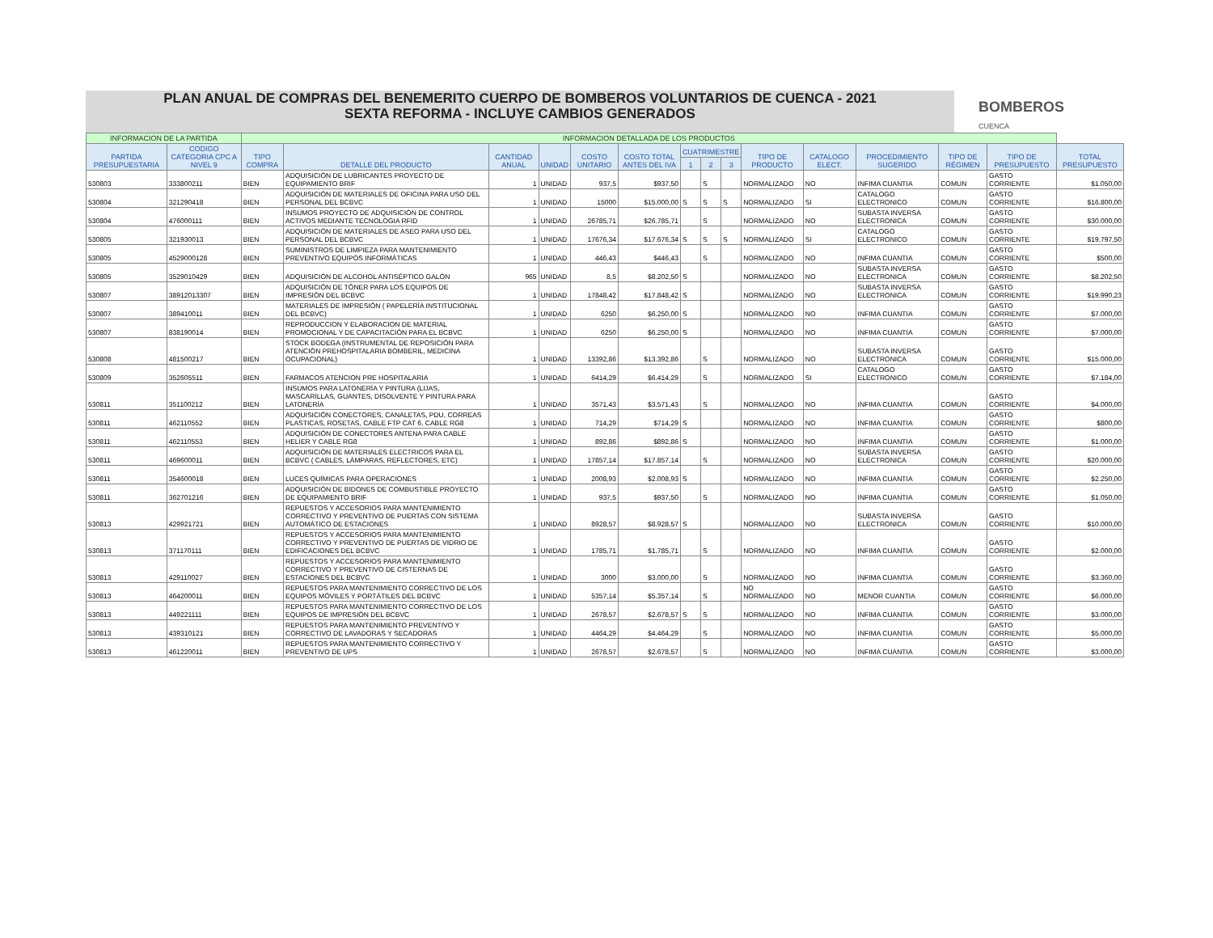PLAN ANUAL DE COMPRAS DEL BENEMERITO CUERPO DE BOMBEROS VOLUNTARIOS DE CUENCA - 2021
SEXTA REFORMA - INCLUYE CAMBIOS GENERADOS
BOMBEROS
CUENCA
| INFORMACION DE LA PARTIDA | | INFORMACION DETALLADA DE LOS PRODUCTOS | | | | | | | | | | | | | | |
| --- | --- | --- | --- | --- | --- | --- | --- | --- | --- | --- | --- | --- | --- | --- | --- | --- |
| PARTIDA PRESUPUESTARIA | CODIGO CATEGORIA CPC A NIVEL 9 | TIPO COMPRA | DETALLE DEL PRODUCTO | CANTIDAD ANUAL | UNIDAD | COSTO UNITARIO | COSTO TOTAL ANTES DEL IVA | CUATRIMESTRE | | | TIPO DE PRODUCTO | CATALOGO ELECT. | PROCEDIMIENTO SUGERIDO | TIPO DE RÉGIMEN | TIPO DE PRESUPUESTO | TOTAL PRESUPUESTO |
| | | | | | | | | 1 | 2 | 3 | | | | | | |
| 530803 | 333800211 | BIEN | ADQUISICIÓN DE LUBRICANTES PROYECTO DE EQUIPAMIENTO BRIF | 1 | UNIDAD | 937,5 | $937,50 | | S | | NORMALIZADO | NO | INFIMA CUANTIA | COMUN | GASTO CORRIENTE | $1.050,00 |
| 530804 | 321290418 | BIEN | ADQUISICIÓN DE MATERIALES DE OFICINA PARA USO DEL PERSONAL DEL BCBVC | 1 | UNIDAD | 15000 | $15.000,00 | S | S | S | NORMALIZADO | SI | CATALOGO ELECTRONICO | COMUN | GASTO CORRIENTE | $16.800,00 |
| 530804 | 476000111 | BIEN | INSUMOS PROYECTO DE ADQUISICIÓN DE CONTROL ACTIVOS MEDIANTE TECNOLOGIA RFID | 1 | UNIDAD | 26785,71 | $26.785,71 | | S | | NORMALIZADO | NO | SUBASTA INVERSA ELECTRONICA | COMUN | GASTO CORRIENTE | $30.000,00 |
| 530805 | 321930013 | BIEN | ADQUISICIÓN DE MATERIALES DE ASEO PARA USO DEL PERSONAL DEL BCBVC | 1 | UNIDAD | 17676,34 | $17.676,34 | S | S | S | NORMALIZADO | SI | CATALOGO ELECTRONICO | COMUN | GASTO CORRIENTE | $19.797,50 |
| 530805 | 4529000128 | BIEN | SUMINISTROS DE LIMPIEZA PARA MANTENIMIENTO PREVENTIVO EQUIPOS INFORMÁTICAS | 1 | UNIDAD | 446,43 | $446,43 | | S | | NORMALIZADO | NO | INFIMA CUANTIA | COMUN | GASTO CORRIENTE | $500,00 |
| 530805 | 3529010429 | BIEN | ADQUISICIÓN DE ALCOHOL ANTISÉPTICO GALÓN | 965 | UNIDAD | 8,5 | $8.202,50 | S | | | NORMALIZADO | NO | SUBASTA INVERSA ELECTRONICA | COMUN | GASTO CORRIENTE | $8.202,50 |
| 530807 | 38912013307 | BIEN | ADQUISICIÓN DE TÓNER PARA LOS EQUIPOS DE IMPRESIÓN DEL BCBVC | 1 | UNIDAD | 17848,42 | $17.848,42 | S | | | NORMALIZADO | NO | SUBASTA INVERSA ELECTRONICA | COMUN | GASTO CORRIENTE | $19.990,23 |
| 530807 | 389410011 | BIEN | MATERIALES DE IMPRESIÓN ( PAPELERÍA INSTITUCIONAL DEL BCBVC) | 1 | UNIDAD | 6250 | $6.250,00 | S | | | NORMALIZADO | NO | INFIMA CUANTIA | COMUN | GASTO CORRIENTE | $7.000,00 |
| 530807 | 838190014 | BIEN | REPRODUCCION Y ELABORACION DE MATERIAL PROMOCIONAL Y DE CAPACITACIÓN PARA EL BCBVC | 1 | UNIDAD | 6250 | $6.250,00 | S | | | NORMALIZADO | NO | INFIMA CUANTIA | COMUN | GASTO CORRIENTE | $7.000,00 |
| 530808 | 481500217 | BIEN | STOCK BODEGA (INSTRUMENTAL DE REPOSICIÓN PARA ATENCIÓN PREHOSPITALARIA BOMBERIL, MEDICINA OCUPACIONAL) | 1 | UNIDAD | 13392,86 | $13.392,86 | | S | | NORMALIZADO | NO | SUBASTA INVERSA ELECTRONICA | COMUN | GASTO CORRIENTE | $15.000,00 |
| 530809 | 352605511 | BIEN | FARMACOS ATENCION PRE HOSPITALARIA | 1 | UNIDAD | 6414,29 | $6.414,29 | | S | | NORMALIZADO | SI | CATALOGO ELECTRONICO | COMUN | GASTO CORRIENTE | $7.184,00 |
| 530811 | 351100212 | BIEN | INSUMOS PARA LATONERÍA Y PINTURA (LIJAS, MASCARILLAS, GUANTES, DISOLVENTE Y PINTURA PARA LATONERÍA | 1 | UNIDAD | 3571,43 | $3.571,43 | | S | | NORMALIZADO | NO | INFIMA CUANTIA | COMUN | GASTO CORRIENTE | $4.000,00 |
| 530811 | 462110552 | BIEN | ADQUISICIÓN CONECTORES, CANALETAS, PDU, CORREAS PLASTICAS, ROSETAS, CABLE FTP CAT 6, CABLE RG8 | 1 | UNIDAD | 714,29 | $714,29 | S | | | NORMALIZADO | NO | INFIMA CUANTIA | COMUN | GASTO CORRIENTE | $800,00 |
| 530811 | 462110553 | BIEN | ADQUISICIÓN DE CONECTORES ANTENA PARA CABLE HELIER Y CABLE RG8 | 1 | UNIDAD | 892,86 | $892,86 | S | | | NORMALIZADO | NO | INFIMA CUANTIA | COMUN | GASTO CORRIENTE | $1.000,00 |
| 530811 | 469600011 | BIEN | ADQUISICIÓN DE MATERIALES ELECTRICOS PARA EL BCBVC ( CABLES, LÁMPARAS, REFLECTORES, ETC) | 1 | UNIDAD | 17857,14 | $17.857,14 | | S | | NORMALIZADO | NO | SUBASTA INVERSA ELECTRONICA | COMUN | GASTO CORRIENTE | $20.000,00 |
| 530811 | 354600018 | BIEN | LUCES QUÍMICAS PARA OPERACIONES | 1 | UNIDAD | 2008,93 | $2.008,93 | S | | | NORMALIZADO | NO | INFIMA CUANTIA | COMUN | GASTO CORRIENTE | $2.250,00 |
| 530811 | 362701216 | BIEN | ADQUISICIÓN DE BIDONES DE COMBUSTIBLE PROYECTO DE EQUIPAMIENTO BRIF | 1 | UNIDAD | 937,5 | $937,50 | | S | | NORMALIZADO | NO | INFIMA CUANTIA | COMUN | GASTO CORRIENTE | $1.050,00 |
| 530813 | 429921721 | BIEN | REPUESTOS Y ACCESORIOS PARA MANTENIMIENTO CORRECTIVO Y PREVENTIVO DE PUERTAS CON SISTEMA AUTOMÁTICO DE ESTACIONES | 1 | UNIDAD | 8928,57 | $8.928,57 | S | | | NORMALIZADO | NO | SUBASTA INVERSA ELECTRONICA | COMUN | GASTO CORRIENTE | $10.000,00 |
| 530813 | 371170111 | BIEN | REPUESTOS Y ACCESORIOS PARA MANTENIMIENTO CORRECTIVO Y PREVENTIVO DE PUERTAS DE VIDRIO DE EDIFICACIONES DEL BCBVC | 1 | UNIDAD | 1785,71 | $1.785,71 | | S | | NORMALIZADO | NO | INFIMA CUANTIA | COMUN | GASTO CORRIENTE | $2.000,00 |
| 530813 | 429110027 | BIEN | REPUESTOS Y ACCESORIOS PARA MANTENIMIENTO CORRECTIVO Y PREVENTIVO DE CISTERNAS DE ESTACIONES DEL BCBVC | 1 | UNIDAD | 3000 | $3.000,00 | | S | | NORMALIZADO | NO | INFIMA CUANTIA | COMUN | GASTO CORRIENTE | $3.360,00 |
| 530813 | 464200011 | BIEN | REPUESTOS PARA MANTENIMIENTO CORRECTIVO DE LOS EQUIPOS MÓVILES Y PORTÁTILES DEL BCBVC | 1 | UNIDAD | 5357,14 | $5.357,14 | | S | | NO NORMALIZADO | NO | MENOR CUANTIA | COMUN | GASTO CORRIENTE | $6.000,00 |
| 530813 | 449221111 | BIEN | REPUESTOS PARA MANTENIMIENTO CORRECTIVO DE LOS EQUIPOS DE IMPRESIÓN DEL BCBVC | 1 | UNIDAD | 2678,57 | $2.678,57 | S | S | | NORMALIZADO | NO | INFIMA CUANTIA | COMUN | GASTO CORRIENTE | $3.000,00 |
| 530813 | 439310121 | BIEN | REPUESTOS PARA MANTENIMIENTO PREVENTIVO Y CORRECTIVO DE LAVADORAS Y SECADORAS | 1 | UNIDAD | 4464,29 | $4.464,29 | | S | | NORMALIZADO | NO | INFIMA CUANTIA | COMUN | GASTO CORRIENTE | $5.000,00 |
| 530813 | 461220011 | BIEN | REPUESTOS PARA MANTENIMIENTO CORRECTIVO Y PREVENTIVO DE UPS | 1 | UNIDAD | 2678,57 | $2.678,57 | | S | | NORMALIZADO | NO | INFIMA CUANTIA | COMUN | GASTO CORRIENTE | $3.000,00 |